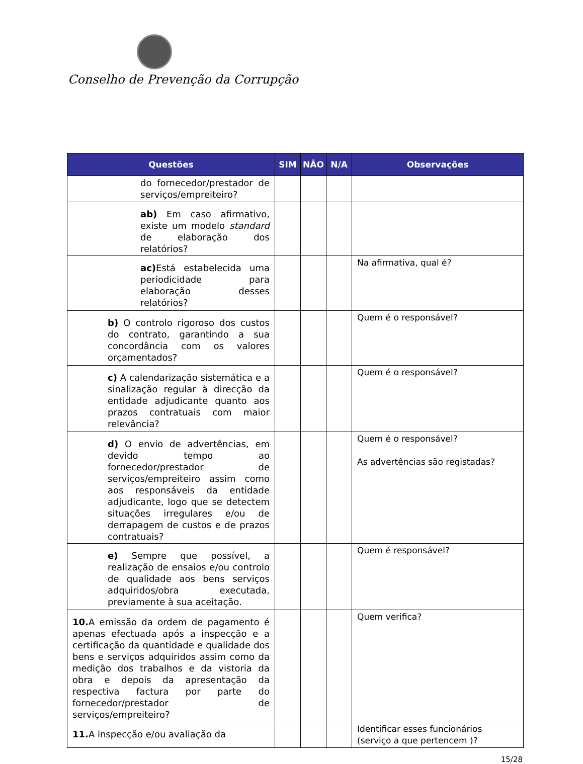Conselho de Prevenção da Corrupção
| Questões | SIM | NÃO | N/A | Observações |
| --- | --- | --- | --- | --- |
| do fornecedor/prestador de serviços/empreiteiro? | | | | |
| ab) Em caso afirmativo, existe um modelo standard de elaboração dos relatórios? | | | | |
| ac) Está estabelecida uma periodicidade para elaboração desses relatórios? | | | | Na afirmativa, qual é? |
| b) O controlo rigoroso dos custos do contrato, garantindo a sua concordância com os valores orçamentados? | | | | Quem é o responsável? |
| c) A calendarização sistemática e a sinalização regular à direcção da entidade adjudicante quanto aos prazos contratuais com maior relevância? | | | | Quem é o responsável? |
| d) O envio de advertências, em devido tempo ao fornecedor/prestador de serviços/empreiteiro assim como aos responsáveis da entidade adjudicante, logo que se detectem situações irregulares e/ou de derrapagem de custos e de prazos contratuais? | | | | Quem é o responsável? As advertências são registadas? |
| e) Sempre que possível, a realização de ensaios e/ou controlo de qualidade aos bens serviços adquiridos/obra executada, previamente à sua aceitação. | | | | Quem é responsável? |
| 10. A emissão da ordem de pagamento é apenas efectuada após a inspecção e a certificação da quantidade e qualidade dos bens e serviços adquiridos assim como da medição dos trabalhos e da vistoria da obra e depois da apresentação da respectiva factura por parte do fornecedor/prestador de serviços/empreiteiro? | | | | Quem verifica? |
| 11. A inspecção e/ou avaliação da | | | | Identificar esses funcionários (serviço a que pertencem )? |
15/28